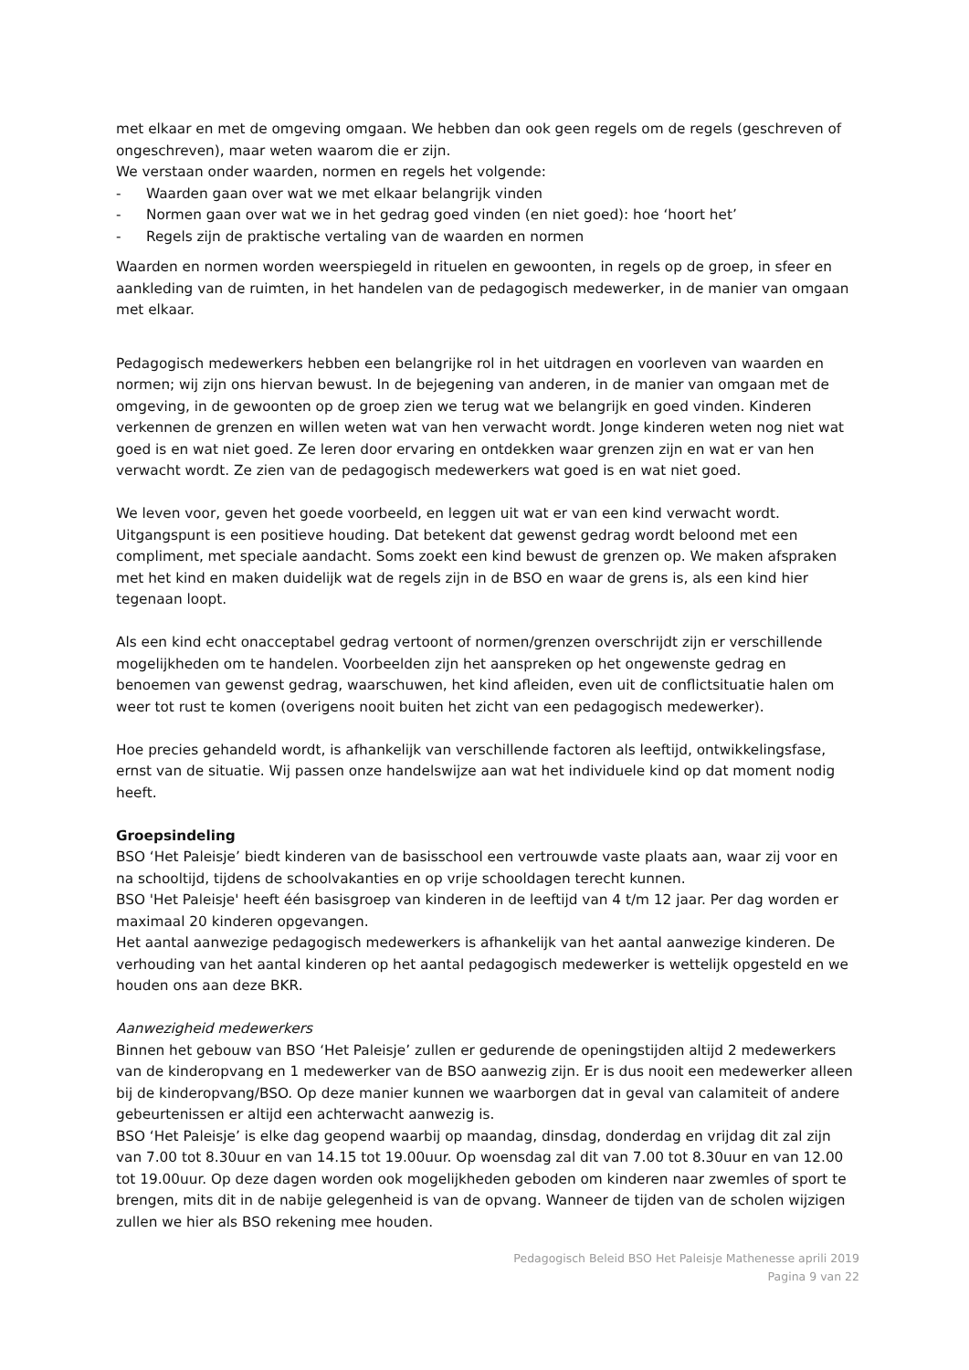met elkaar en met de omgeving omgaan. We hebben dan ook geen regels om de regels (geschreven of ongeschreven), maar weten waarom die er zijn.
We verstaan onder waarden, normen en regels het volgende:
- Waarden gaan over wat we met elkaar belangrijk vinden
- Normen gaan over wat we in het gedrag goed vinden (en niet goed): hoe ‘hoort het’
- Regels zijn de praktische vertaling van de waarden en normen
Waarden en normen worden weerspiegeld in rituelen en gewoonten, in regels op de groep, in sfeer en aankleding van de ruimten, in het handelen van de pedagogisch medewerker, in de manier van omgaan met elkaar.
Pedagogisch medewerkers hebben een belangrijke rol in het uitdragen en voorleven van waarden en normen; wij zijn ons hiervan bewust. In de bejegening van anderen, in de manier van omgaan met de omgeving, in de gewoonten op de groep zien we terug wat we belangrijk en goed vinden. Kinderen verkennen de grenzen en willen weten wat van hen verwacht wordt. Jonge kinderen weten nog niet wat goed is en wat niet goed. Ze leren door ervaring en ontdekken waar grenzen zijn en wat er van hen verwacht wordt. Ze zien van de pedagogisch medewerkers wat goed is en wat niet goed.
We leven voor, geven het goede voorbeeld, en leggen uit wat er van een kind verwacht wordt. Uitgangspunt is een positieve houding. Dat betekent dat gewenst gedrag wordt beloond met een compliment, met speciale aandacht. Soms zoekt een kind bewust de grenzen op. We maken afspraken met het kind en maken duidelijk wat de regels zijn in de BSO en waar de grens is, als een kind hier tegenaan loopt.
Als een kind echt onacceptabel gedrag vertoont of normen/grenzen overschrijdt zijn er verschillende mogelijkheden om te handelen. Voorbeelden zijn het aanspreken op het ongewenste gedrag en benoemen van gewenst gedrag, waarschuwen, het kind afleiden, even uit de conflictsituatie halen om weer tot rust te komen (overigens nooit buiten het zicht van een pedagogisch medewerker).
Hoe precies gehandeld wordt, is afhankelijk van verschillende factoren als leeftijd, ontwikkelingsfase, ernst van de situatie. Wij passen onze handelswijze aan wat het individuele kind op dat moment nodig heeft.
Groepsindeling
BSO ‘Het Paleisje’ biedt kinderen van de basisschool een vertrouwde vaste plaats aan, waar zij voor en na schooltijd, tijdens de schoolvakanties en op vrije schooldagen terecht kunnen.
BSO 'Het Paleisje' heeft één basisgroep van kinderen in de leeftijd van 4 t/m 12 jaar. Per dag worden er maximaal 20 kinderen opgevangen.
Het aantal aanwezige pedagogisch medewerkers is afhankelijk van het aantal aanwezige kinderen. De verhouding van het aantal kinderen op het aantal pedagogisch medewerker is wettelijk opgesteld en we houden ons aan deze BKR.
Aanwezigheid medewerkers
Binnen het gebouw van BSO ‘Het Paleisje’ zullen er gedurende de openingstijden altijd 2 medewerkers van de kinderopvang en 1 medewerker van de BSO aanwezig zijn. Er is dus nooit een medewerker alleen bij de kinderopvang/BSO. Op deze manier kunnen we waarborgen dat in geval van calamiteit of andere gebeurtenissen er altijd een achterwacht aanwezig is.
BSO ‘Het Paleisje’ is elke dag geopend waarbij op maandag, dinsdag, donderdag en vrijdag dit zal zijn van 7.00 tot 8.30uur en van 14.15 tot 19.00uur. Op woensdag zal dit van 7.00 tot 8.30uur en van 12.00 tot 19.00uur. Op deze dagen worden ook mogelijkheden geboden om kinderen naar zwemles of sport te brengen, mits dit in de nabije gelegenheid is van de opvang. Wanneer de tijden van de scholen wijzigen zullen we hier als BSO rekening mee houden.
Pedagogisch Beleid BSO Het Paleisje Mathenesse aprili 2019
Pagina 9 van 22